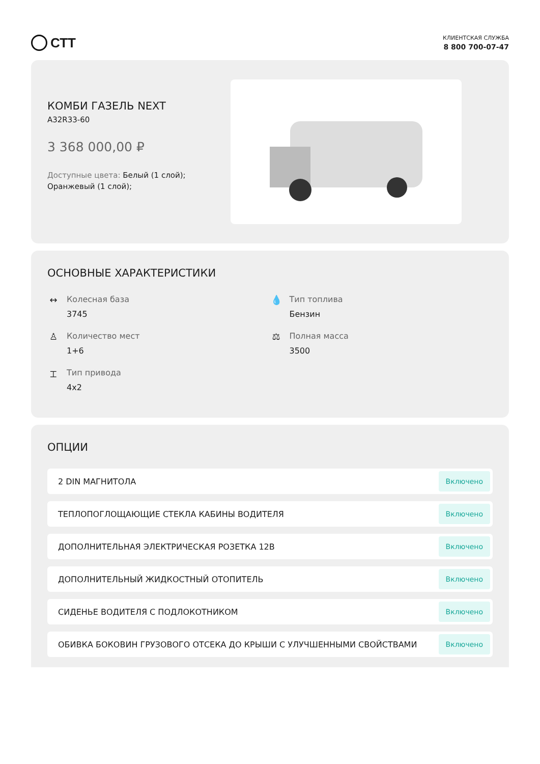СТТ
КЛИЕНТСКАЯ СЛУЖБА
8 800 700-07-47
КОМБИ ГАЗЕЛЬ NEXT
A32R33-60
3 368 000,00 ₽
Доступные цвета: Белый (1 слой); Оранжевый (1 слой);
ОСНОВНЫЕ ХАРАКТЕРИСТИКИ
↔ Колесная база
3745
💧 Тип топлива
Бензин
♙ Количество мест
1+6
⚖ Полная масса
3500
⌶ Тип привода
4x2
ОПЦИИ
2 DIN МАГНИТОЛА Включено
ТЕПЛОПОГЛОЩАЮЩИЕ СТЕКЛА КАБИНЫ ВОДИТЕЛЯ Включено
ДОПОЛНИТЕЛЬНАЯ ЭЛЕКТРИЧЕСКАЯ РОЗЕТКА 12В Включено
ДОПОЛНИТЕЛЬНЫЙ ЖИДКОСТНЫЙ ОТОПИТЕЛЬ Включено
СИДЕНЬЕ ВОДИТЕЛЯ С ПОДЛОКОТНИКОМ Включено
ОБИВКА БОКОВИН ГРУЗОВОГО ОТСЕКА ДО КРЫШИ С УЛУЧШЕННЫМИ СВОЙСТВАМИ Включено